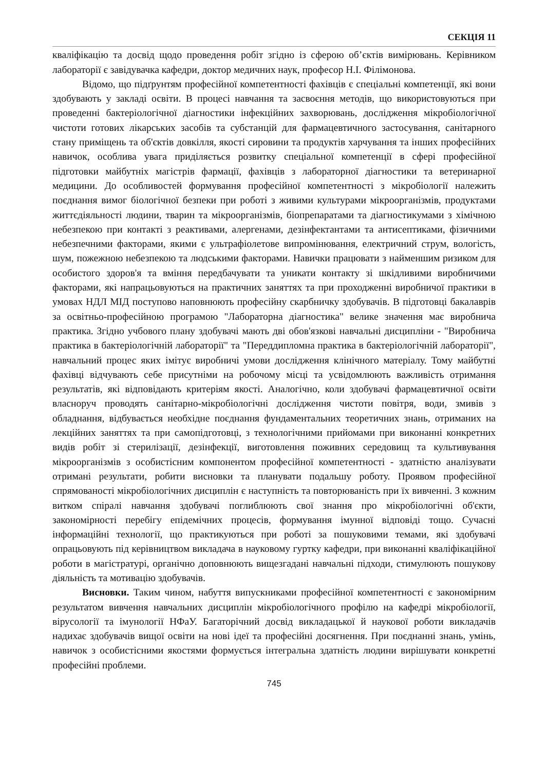СЕКЦІЯ 11
кваліфікацію та досвід щодо проведення робіт згідно із сферою об’єктів вимірювань. Керівником лабораторії є завідувачка кафедри, доктор медичних наук, професор Н.І. Філімонова.
Відомо, що підґрунтям професійної компетентності фахівців є спеціальні компетенції, які вони здобувають у закладі освіти. В процесі навчання та засвоєння методів, що використовуються при проведенні бактеріологічної діагностики інфекційних захворювань, дослідження мікробіологічної чистоти готових лікарських засобів та субстанцій для фармацевтичного застосування, санітарного стану приміщень та об'єктів довкілля, якості сировини та продуктів харчування та інших професійних навичок, особлива увага приділяється розвитку спеціальної компетенції в сфері професійної підготовки майбутніх магістрів фармації, фахівців з лабораторної діагностики та ветеринарної медицини. До особливостей формування професійної компетентності з мікробіології належить поєднання вимог біологічної безпеки при роботі з живими культурами мікроорганізмів, продуктами життєдіяльності людини, тварин та мікроорганізмів, біопрепаратами та діагностикумами з хімічною небезпекою при контакті з реактивами, алергенами, дезінфектантами та антисептиками, фізичними небезпечними факторами, якими є ультрафіолетове випромінювання, електричний струм, вологість, шум, пожежною небезпекою та людськими факторами. Навички працювати з найменшим ризиком для особистого здоров'я та вміння передбачувати та уникати контакту зі шкідливими виробничими факторами, які напрацьовуються на практичних заняттях та при проходженні виробничої практики в умовах НДЛ МІД поступово наповнюють професійну скарбничку здобувачів. В підготовці бакалаврів за освітньо-професійною програмою "Лабораторна діагностика" велике значення має виробнича практика. Згідно учбового плану здобувачі мають дві обов'язкові навчальні дисципліни - "Виробнича практика в бактеріологічній лабораторії" та "Переддипломна практика в бактеріологічній лабораторії", навчальний процес яких імітує виробничі умови дослідження клінічного матеріалу. Тому майбутні фахівці відчувають себе присутніми на робочому місці та усвідомлюють важливість отримання результатів, які відповідають критеріям якості. Аналогічно, коли здобувачі фармацевтичної освіти власноруч проводять санітарно-мікробіологічні дослідження чистоти повітря, води, змивів з обладнання, відбувається необхідне поєднання фундаментальних теоретичних знань, отриманих на лекційних заняттях та при самопідготовці, з технологічними прийомами при виконанні конкретних видів робіт зі стерилізації, дезінфекції, виготовлення поживних середовищ та культивування мікроорганізмів з особистісним компонентом професійної компетентності - здатністю аналізувати отримані результати, робити висновки та планувати подальшу роботу. Проявом професійної спрямованості мікробіологічних дисциплін є наступність та повторюваність при їх вивченні. З кожним витком спіралі навчання здобувачі поглиблюють свої знання про мікробіологічні об'єкти, закономірності перебігу епідемічних процесів, формування імунної відповіді тощо. Сучасні інформаційні технології, що практикуються при роботі за пошуковими темами, які здобувачі опрацьовують під керівництвом викладача в науковому гуртку кафедри, при виконанні кваліфікаційної роботи в магістратурі, органічно доповнюють вищезгадані навчальні підходи, стимулюють пошукову діяльність та мотивацію здобувачів.
Висновки. Таким чином, набуття випускниками професійної компетентності є закономірним результатом вивчення навчальних дисциплін мікробіологічного профілю на кафедрі мікробіології, вірусології та імунології НФаУ. Багаторічний досвід викладацької й наукової роботи викладачів надихає здобувачів вищої освіти на нові ідеї та професійні досягнення. При поєднанні знань, умінь, навичок з особистісними якостями формується інтегральна здатність людини вирішувати конкретні професійні проблеми.
745